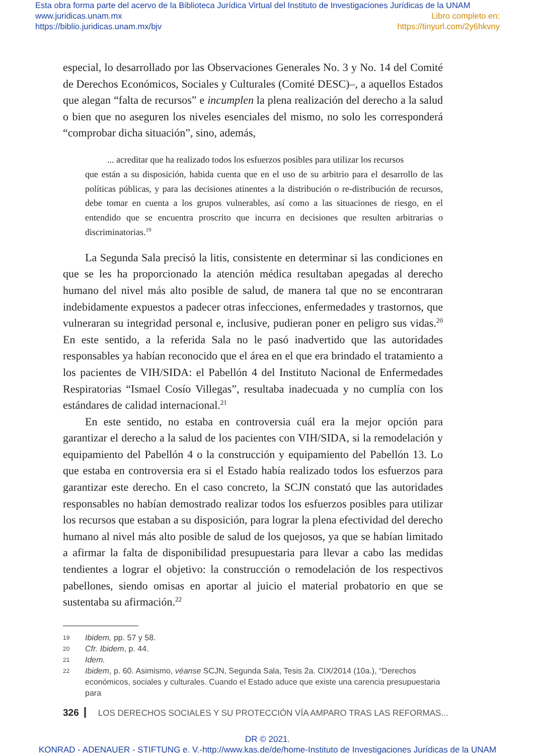Esta obra forma parte del acervo de la Biblioteca Jurídica Virtual del Instituto de Investigaciones Jurídicas de la UNAM
www.juridicas.unam.mx
https://biblio.juridicas.unam.mx/bjv
Libro completo en:
https://tinyurl.com/2y6hkvny
especial, lo desarrollado por las Observaciones Generales No. 3 y No. 14 del Comité de Derechos Económicos, Sociales y Culturales (Comité DESC)–, a aquellos Estados que alegan “falta de recursos” e incumplen la plena realización del derecho a la salud o bien que no aseguren los niveles esenciales del mismo, no solo les corresponderá “comprobar dicha situación”, sino, además,
... acreditar que ha realizado todos los esfuerzos posibles para utilizar los recursos
que están a su disposición, habida cuenta que en el uso de su arbitrio para el desarrollo de las políticas públicas, y para las decisiones atinentes a la distribución o re-distribución de recursos, debe tomar en cuenta a los grupos vulnerables, así como a las situaciones de riesgo, en el entendido que se encuentra proscrito que incurra en decisiones que resulten arbitrarias o discriminatorias.<sup>19</sup>
La Segunda Sala precisó la litis, consistente en determinar si las condiciones en que se les ha proporcionado la atención médica resultaban apegadas al derecho humano del nivel más alto posible de salud, de manera tal que no se encontraran indebidamente expuestos a padecer otras infecciones, enfermedades y trastornos, que vulneraran su integridad personal e, inclusive, pudieran poner en peligro sus vidas.<sup>20</sup> En este sentido, a la referida Sala no le pasó inadvertido que las autoridades responsables ya habían reconocido que el área en el que era brindado el tratamiento a los pacientes de VIH/SIDA: el Pabellón 4 del Instituto Nacional de Enfermedades Respiratorias “Ismael Cosío Villegas”, resultaba inadecuada y no cumplía con los estándares de calidad internacional.<sup>21</sup>
En este sentido, no estaba en controversia cuál era la mejor opción para garantizar el derecho a la salud de los pacientes con VIH/SIDA, si la remodelación y equipamiento del Pabellón 4 o la construcción y equipamiento del Pabellón 13. Lo que estaba en controversia era si el Estado había realizado todos los esfuerzos para garantizar este derecho. En el caso concreto, la SCJN constató que las autoridades responsables no habían demostrado realizar todos los esfuerzos posibles para utilizar los recursos que estaban a su disposición, para lograr la plena efectividad del derecho humano al nivel más alto posible de salud de los quejosos, ya que se habían limitado a afirmar la falta de disponibilidad presupuestaria para llevar a cabo las medidas tendientes a lograr el objetivo: la construcción o remodelación de los respectivos pabellones, siendo omisas en aportar al juicio el material probatorio en que se sustentaba su afirmación.<sup>22</sup>
19 Ibidem, pp. 57 y 58.
20 Cfr. Ibidem, p. 44.
21 Idem.
22 Ibidem, p. 60. Asimismo, véanse SCJN, Segunda Sala, Tesis 2a. CIX/2014 (10a.), “Derechos económicos, sociales y culturales. Cuando el Estado aduce que existe una carencia presupuestaria para
326 LOS DERECHOS SOCIALES Y SU PROTECCIÓN VÍA AMPARO TRAS LAS REFORMAS...
DR © 2021.
KONRAD - ADENAUER - STIFTUNG e. V.-http://www.kas.de/de/home-Instituto de Investigaciones Jurídicas de la UNAM